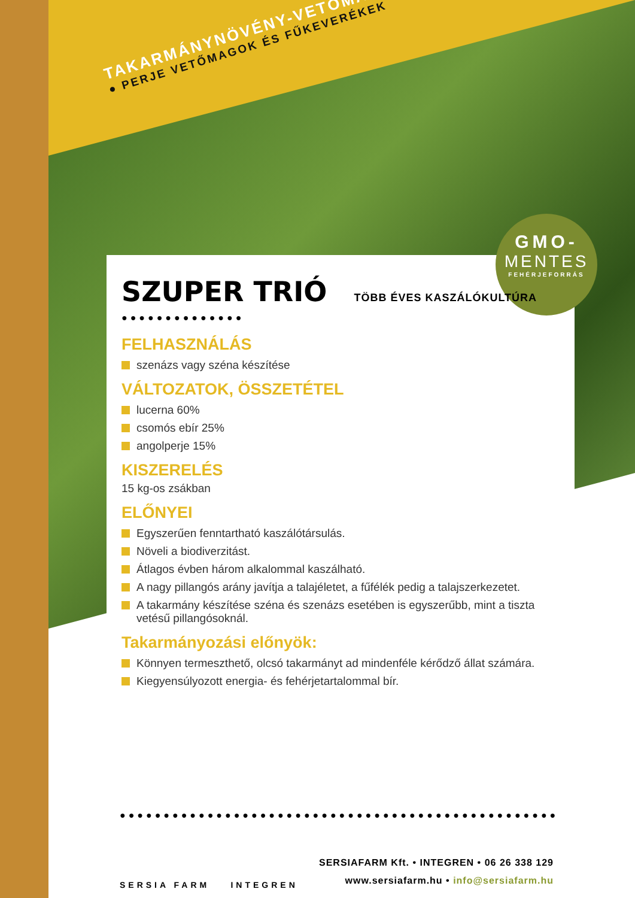TAKARMÁNYNÖVÉNY-VETŐMAGOK
● PERJE VETŐMAGOK ÉS FŰKEVERÉKEK
GMO-
MENTES
FEHÉRJEFORRÁS
SZUPER TRIÓ
TÖBB ÉVES KASZÁLÓKULTÚRA
●●●●●●●●●●●●●●
FELHASZNÁLÁS
szenázs vagy széna készítése
VÁLTOZATOK, ÖSSZETÉTEL
lucerna 60%
csomós ebír 25%
angolperje 15%
KISZERELÉS
15 kg-os zsákban
ELŐNYEI
Egyszerűen fenntartható kaszálótársulás.
Növeli a biodiverzitást.
Átlagos évben három alkalommal kaszálható.
A nagy pillangós arány javítja a talajéletet, a fűfélék pedig a talajszerkezetet.
A takarmány készítése széna és szenázs esetében is egyszerűbb, mint a tiszta vetésű pillangósoknál.
Takarmányozási előnyök:
Könnyen termeszthető, olcsó takarmányt ad mindenféle kérődző állat számára.
Kiegyensúlyozott energia- és fehérjetartalommal bír.
●●●●●●●●●●●●●●●●●●●●●●●●●●●●●●●●●●●●●●●●●●●●●●●●●●
SERSIA FARM INTEGREN
SERSIAFARM Kft. • INTEGREN • 06 26 338 129
www.sersiafarm.hu • info@sersiafarm.hu